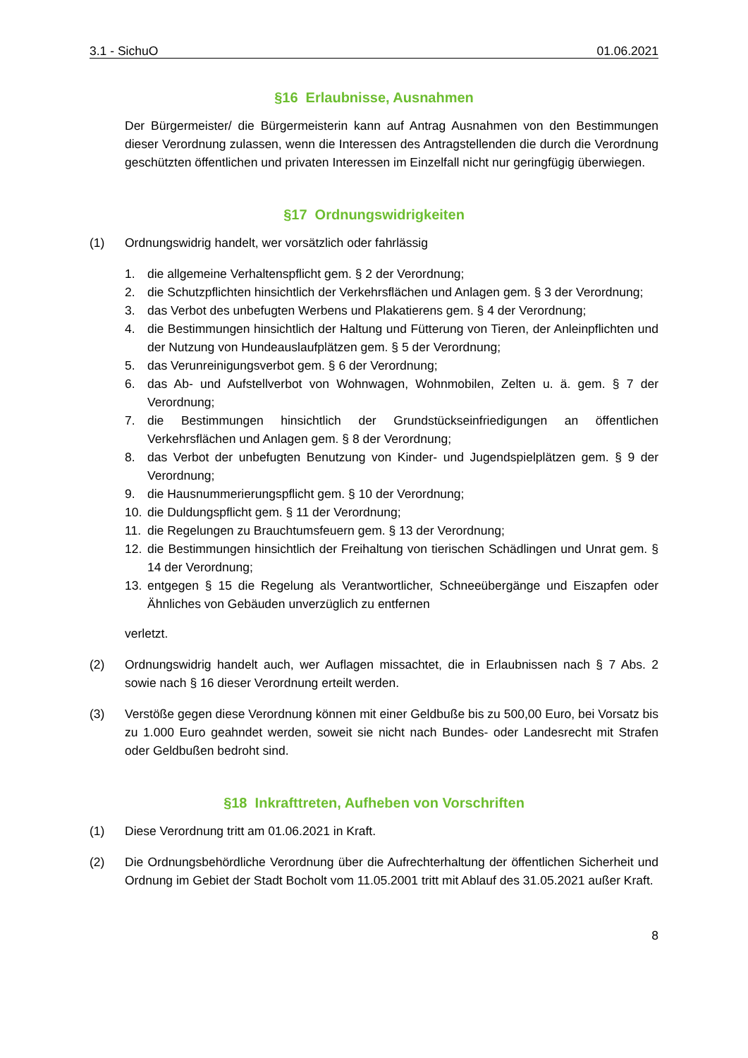3.1 - SichuO 01.06.2021
§16 Erlaubnisse, Ausnahmen
Der Bürgermeister/ die Bürgermeisterin kann auf Antrag Ausnahmen von den Bestimmungen dieser Verordnung zulassen, wenn die Interessen des Antragstellenden die durch die Verordnung geschützten öffentlichen und privaten Interessen im Einzelfall nicht nur geringfügig überwiegen.
§17 Ordnungswidrigkeiten
(1) Ordnungswidrig handelt, wer vorsätzlich oder fahrlässig
1. die allgemeine Verhaltenspflicht gem. § 2 der Verordnung;
2. die Schutzpflichten hinsichtlich der Verkehrsflächen und Anlagen gem. § 3 der Verordnung;
3. das Verbot des unbefugten Werbens und Plakatierens gem. § 4 der Verordnung;
4. die Bestimmungen hinsichtlich der Haltung und Fütterung von Tieren, der Anleinpflichten und der Nutzung von Hundeauslaufplätzen gem. § 5 der Verordnung;
5. das Verunreinigungsverbot gem. § 6 der Verordnung;
6. das Ab- und Aufstellverbot von Wohnwagen, Wohnmobilen, Zelten u. ä. gem. § 7 der Verordnung;
7. die Bestimmungen hinsichtlich der Grundstückseinfriedigungen an öffentlichen Verkehrsflächen und Anlagen gem. § 8 der Verordnung;
8. das Verbot der unbefugten Benutzung von Kinder- und Jugendspielplätzen gem. § 9 der Verordnung;
9. die Hausnummerierungspflicht gem. § 10 der Verordnung;
10. die Duldungspflicht gem. § 11 der Verordnung;
11. die Regelungen zu Brauchtumsfeuern gem. § 13 der Verordnung;
12. die Bestimmungen hinsichtlich der Freihaltung von tierischen Schädlingen und Unrat gem. § 14 der Verordnung;
13. entgegen § 15 die Regelung als Verantwortlicher, Schneeübergänge und Eiszapfen oder Ähnliches von Gebäuden unverzüglich zu entfernen
verletzt.
(2) Ordnungswidrig handelt auch, wer Auflagen missachtet, die in Erlaubnissen nach § 7 Abs. 2 sowie nach § 16 dieser Verordnung erteilt werden.
(3) Verstöße gegen diese Verordnung können mit einer Geldbuße bis zu 500,00 Euro, bei Vorsatz bis zu 1.000 Euro geahndet werden, soweit sie nicht nach Bundes- oder Landesrecht mit Strafen oder Geldbußen bedroht sind.
§18 Inkrafttreten, Aufheben von Vorschriften
(1) Diese Verordnung tritt am 01.06.2021 in Kraft.
(2) Die Ordnungsbehördliche Verordnung über die Aufrechterhaltung der öffentlichen Sicherheit und Ordnung im Gebiet der Stadt Bocholt vom 11.05.2001 tritt mit Ablauf des 31.05.2021 außer Kraft.
8